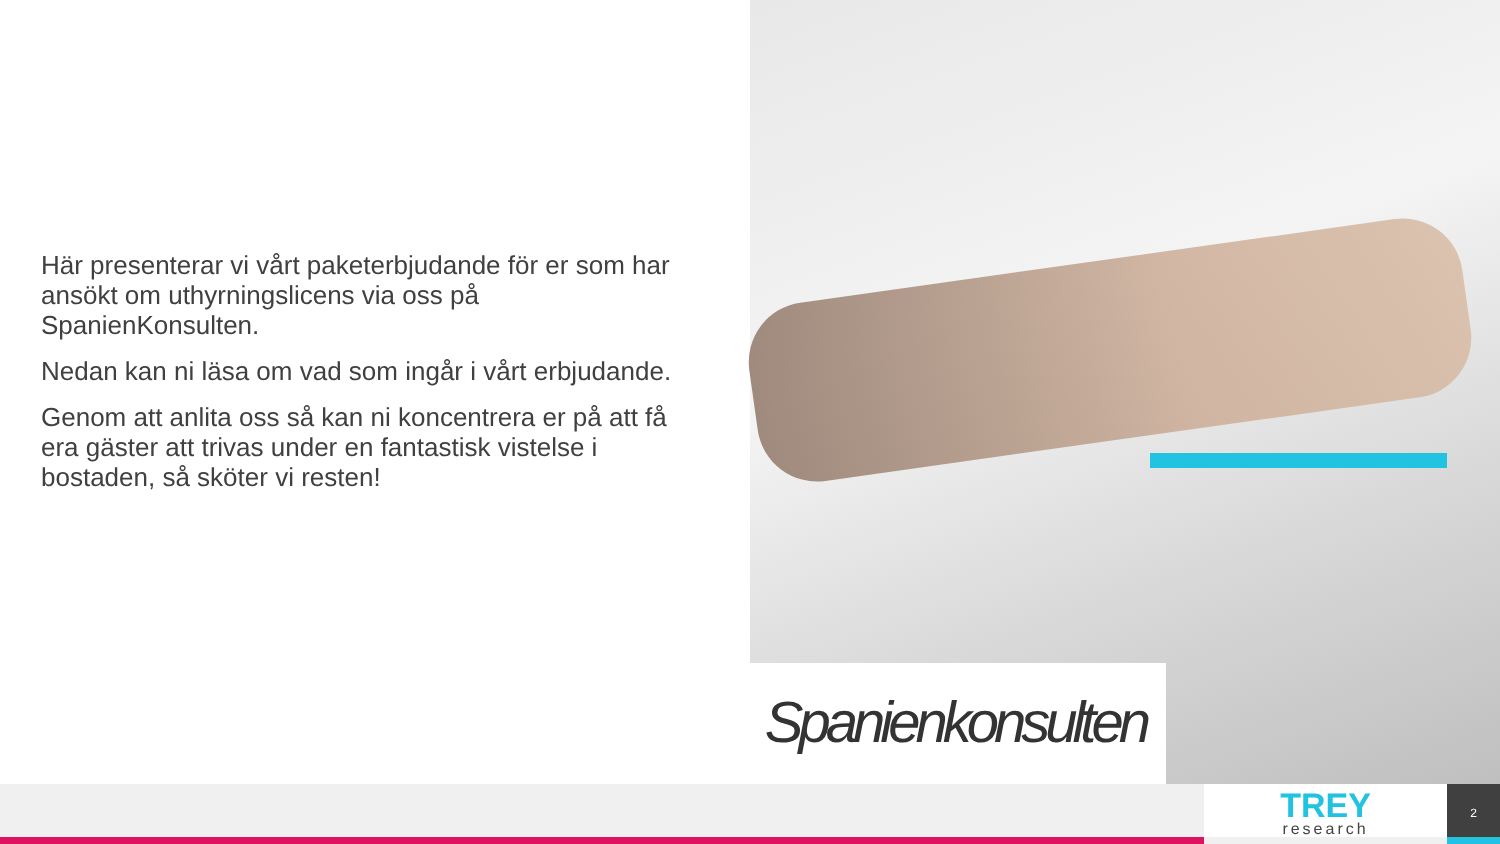Här presenterar vi vårt paketerbjudande för er som har ansökt om uthyrningslicens via oss på SpanienKonsulten.
Nedan kan ni läsa om vad som ingår i vårt erbjudande.
Genom att anlita oss så kan ni koncentrera er på att få era gäster att trivas under en fantastisk vistelse i bostaden, så sköter vi resten!
Spanienkonsulten
TREY
research
2